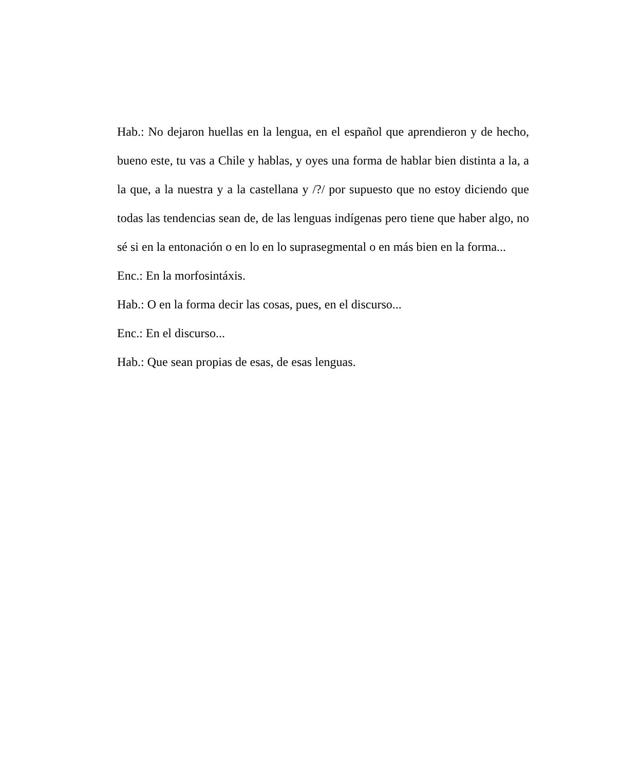Hab.: No dejaron huellas en la lengua, en el español que aprendieron y de hecho, bueno este, tu vas a Chile y hablas, y oyes una forma de hablar bien distinta a la, a la que, a la nuestra y a la castellana y /?/ por supuesto que no estoy diciendo que todas las tendencias sean de, de las lenguas indígenas pero tiene que haber algo, no sé si en la entonación o en lo en lo suprasegmental o en más bien en la forma...
Enc.: En la morfosintáxis.
Hab.: O en la forma decir las cosas, pues, en el discurso...
Enc.: En el discurso...
Hab.: Que sean propias de esas, de esas lenguas.